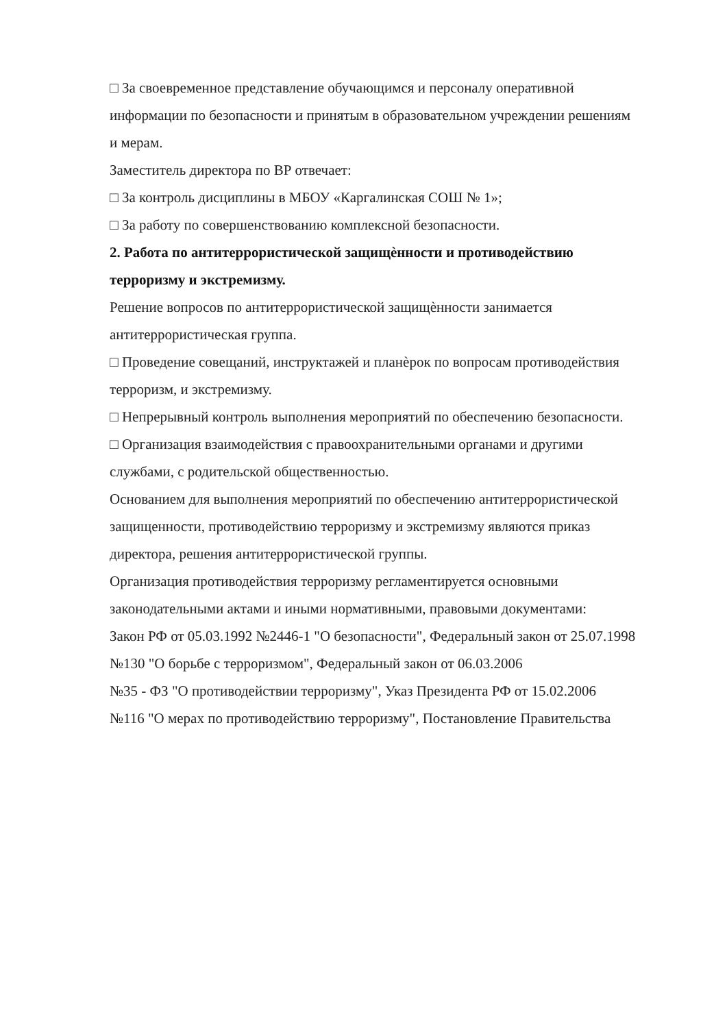□ За своевременное представление обучающимся и персоналу оперативной информации по безопасности и принятым в образовательном учреждении решениям и мерам.
Заместитель директора по ВР отвечает:
□ За контроль дисциплины в МБОУ «Каргалинская СОШ № 1»;
□ За работу по совершенствованию комплексной безопасности.
2. Работа по антитеррористической защищѐнности и противодействию терроризму и экстремизму.
Решение вопросов по антитеррористической защищѐнности занимается антитеррористическая группа.
□ Проведение совещаний, инструктажей и планѐрок по вопросам противодействия терроризм, и экстремизму.
□ Непрерывный контроль выполнения мероприятий по обеспечению безопасности.
□ Организация взаимодействия с правоохранительными органами и другими службами, с родительской общественностью.
Основанием для выполнения мероприятий по обеспечению антитеррористической защищенности, противодействию терроризму и экстремизму являются приказ директора, решения антитеррористической группы.
Организация противодействия терроризму регламентируется основными законодательными актами и иными нормативными, правовыми документами:
Закон РФ от 05.03.1992 №2446-1 "О безопасности", Федеральный закон от 25.07.1998 №130 "О борьбе с терроризмом", Федеральный закон от 06.03.2006
№35 - ФЗ "О противодействии терроризму", Указ Президента РФ от 15.02.2006
№116 "О мерах по противодействию терроризму", Постановление Правительства